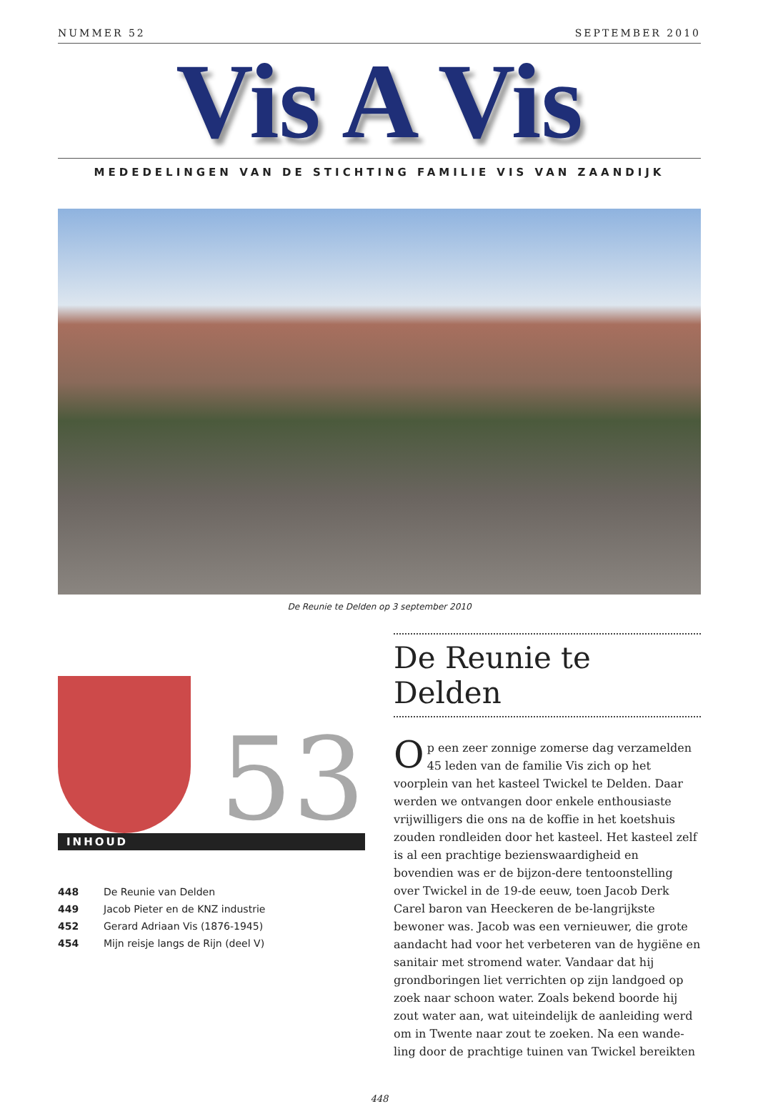NUMMER 52 SEPTEMBER 2010
Vis A Vis
MEDEDELINGEN VAN DE STICHTING FAMILIE VIS VAN ZAANDIJK
De Reunie te Delden op 3 september 2010
53
INHOUD
448 De Reunie van Delden
449 Jacob Pieter en de KNZ industrie
452 Gerard Adriaan Vis (1876-1945)
454 Mijn reisje langs de Rijn (deel V)
De Reunie te Delden
Op een zeer zonnige zomerse dag verzamelden 45 leden van de familie Vis zich op het voorplein van het kasteel Twickel te Delden. Daar werden we ontvangen door enkele enthousiaste vrijwilligers die ons na de koffie in het koetshuis zouden rondleiden door het kasteel. Het kasteel zelf is al een prachtige bezienswaardigheid en bovendien was er de bijzon-dere tentoonstelling over Twickel in de 19-de eeuw, toen Jacob Derk Carel baron van Heeckeren de be-langrijkste bewoner was. Jacob was een vernieuwer, die grote aandacht had voor het verbeteren van de hygiëne en sanitair met stromend water. Vandaar dat hij grondboringen liet verrichten op zijn landgoed op zoek naar schoon water. Zoals bekend boorde hij zout water aan, wat uiteindelijk de aanleiding werd om in Twente naar zout te zoeken. Na een wande-ling door de prachtige tuinen van Twickel bereikten
448